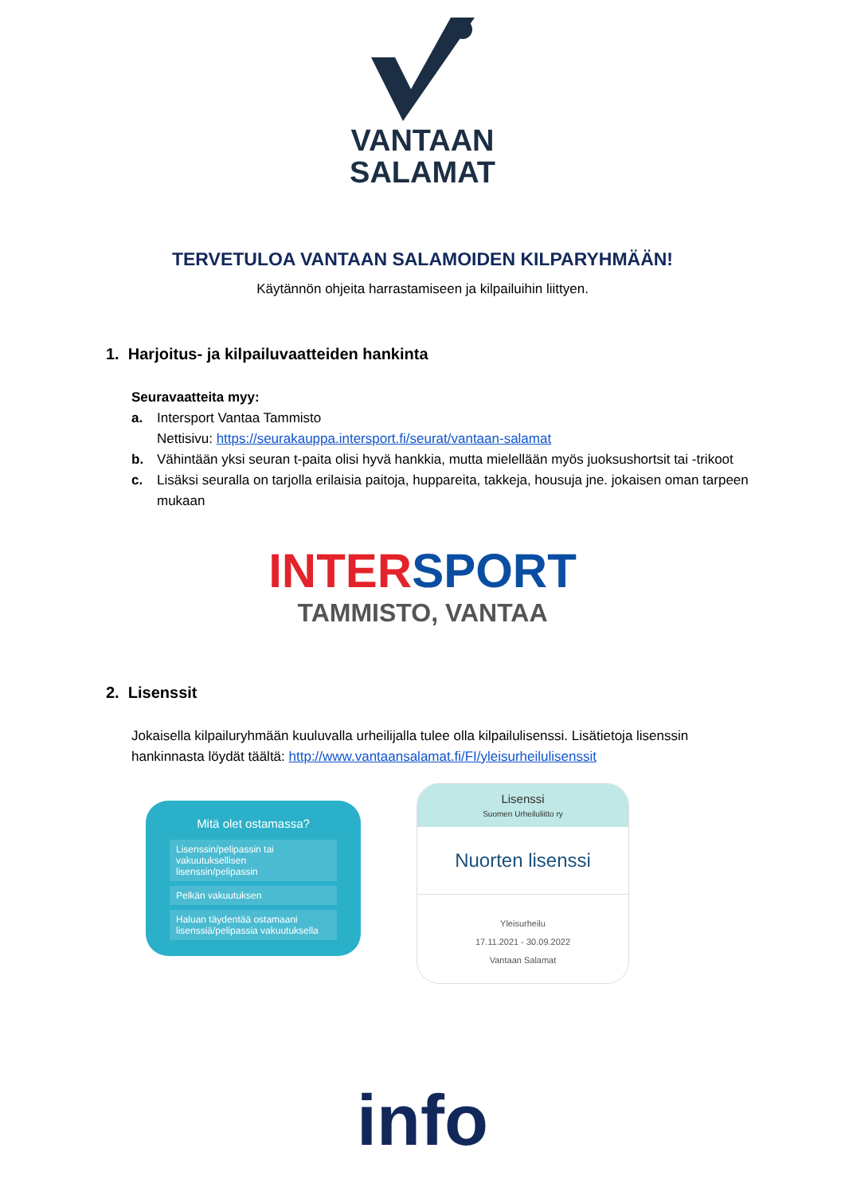VANTAAN
SALAMAT
TERVETULOA VANTAAN SALAMOIDEN KILPARYHMÄÄN!
Käytännön ohjeita harrastamiseen ja kilpailuihin liittyen.
1. Harjoitus- ja kilpailuvaatteiden hankinta
Seuravaatteita myy:
a. Intersport Vantaa Tammisto
Nettisivu: https://seurakauppa.intersport.fi/seurat/vantaan-salamat
b. Vähintään yksi seuran t-paita olisi hyvä hankkia, mutta mielellään myös juoksushortsit tai -trikoot
c. Lisäksi seuralla on tarjolla erilaisia paitoja, huppareita, takkeja, housuja jne. jokaisen oman tarpeen mukaan
INTER SPORT
TAMMISTO, VANTAA
2. Lisenssit
Jokaisella kilpailuryhmään kuuluvalla urheilijalla tulee olla kilpailulisenssi. Lisätietoja lisenssin hankinnasta löydät täältä: http://www.vantaansalamat.fi/FI/yleisurheilulisenssit
Mitä olet ostamassa?
Lisenssin/pelipassin tai vakuutuksellisen lisenssin/pelipassin
Pelkän vakuutuksen
Haluan täydentää ostamaani lisenssiä/pelipassia vakuutuksella
Lisenssi
Suomen Urheiluliitto ry
Nuorten lisenssi
Yleisurheilu
17.11.2021 - 30.09.2022
Vantaan Salamat
info